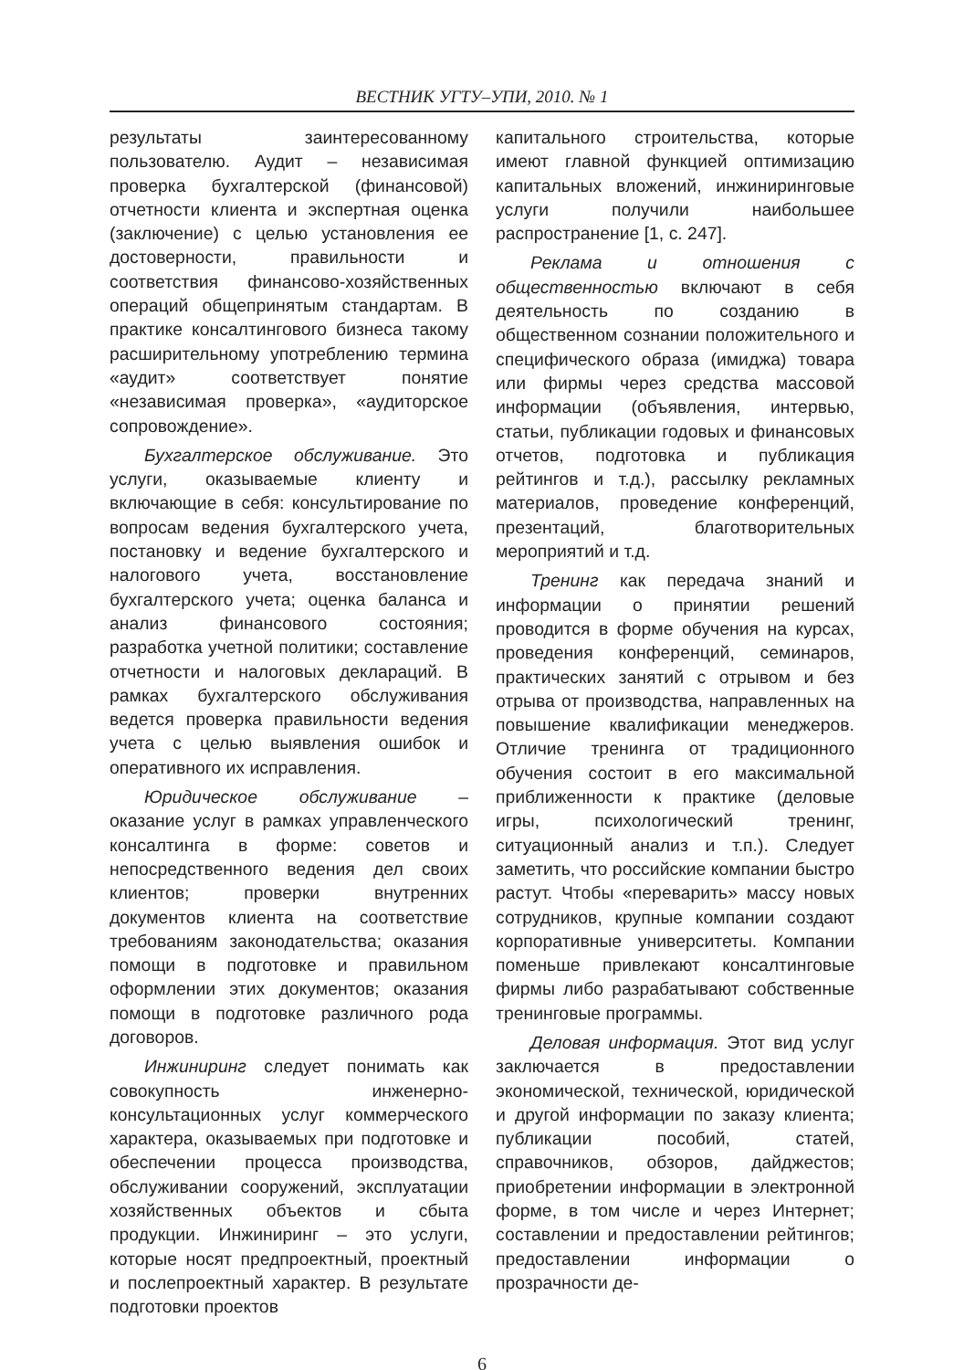ВЕСТНИК УГТУ–УПИ, 2010. № 1
результаты заинтересованному пользователю. Аудит – независимая проверка бухгалтерской (финансовой) отчетности клиента и экспертная оценка (заключение) с целью установления ее достоверности, правильности и соответствия финансово-хозяйственных операций общепринятым стандартам. В практике консалтингового бизнеса такому расширительному употреблению термина «аудит» соответствует понятие «независимая проверка», «аудиторское сопровождение».
Бухгалтерское обслуживание. Это услуги, оказываемые клиенту и включающие в себя: консультирование по вопросам ведения бухгалтерского учета, постановку и ведение бухгалтерского и налогового учета, восстановление бухгалтерского учета; оценка баланса и анализ финансового состояния; разработка учетной политики; составление отчетности и налоговых деклараций. В рамках бухгалтерского обслуживания ведется проверка правильности ведения учета с целью выявления ошибок и оперативного их исправления.
Юридическое обслуживание – оказание услуг в рамках управленческого консалтинга в форме: советов и непосредственного ведения дел своих клиентов; проверки внутренних документов клиента на соответствие требованиям законодательства; оказания помощи в подготовке и правильном оформлении этих документов; оказания помощи в подготовке различного рода договоров.
Инжиниринг следует понимать как совокупность инженерно-консультационных услуг коммерческого характера, оказываемых при подготовке и обеспечении процесса производства, обслуживании сооружений, эксплуатации хозяйственных объектов и сбыта продукции. Инжиниринг – это услуги, которые носят предпроектный, проектный и послепроектный характер. В результате подготовки проектов
капитального строительства, которые имеют главной функцией оптимизацию капитальных вложений, инжиниринговые услуги получили наибольшее распространение [1, с. 247].
Реклама и отношения с общественностью включают в себя деятельность по созданию в общественном сознании положительного и специфического образа (имиджа) товара или фирмы через средства массовой информации (объявления, интервью, статьи, публикации годовых и финансовых отчетов, подготовка и публикация рейтингов и т.д.), рассылку рекламных материалов, проведение конференций, презентаций, благотворительных мероприятий и т.д.
Тренинг как передача знаний и информации о принятии решений проводится в форме обучения на курсах, проведения конференций, семинаров, практических занятий с отрывом и без отрыва от производства, направленных на повышение квалификации менеджеров. Отличие тренинга от традиционного обучения состоит в его максимальной приближенности к практике (деловые игры, психологический тренинг, ситуационный анализ и т.п.). Следует заметить, что российские компании быстро растут. Чтобы «переварить» массу новых сотрудников, крупные компании создают корпоративные университеты. Компании поменьше привлекают консалтинговые фирмы либо разрабатывают собственные тренинговые программы.
Деловая информация. Этот вид услуг заключается в предоставлении экономической, технической, юридической и другой информации по заказу клиента; публикации пособий, статей, справочников, обзоров, дайджестов; приобретении информации в электронной форме, в том числе и через Интернет; составлении и предоставлении рейтингов; предоставлении информации о прозрачности де-
6